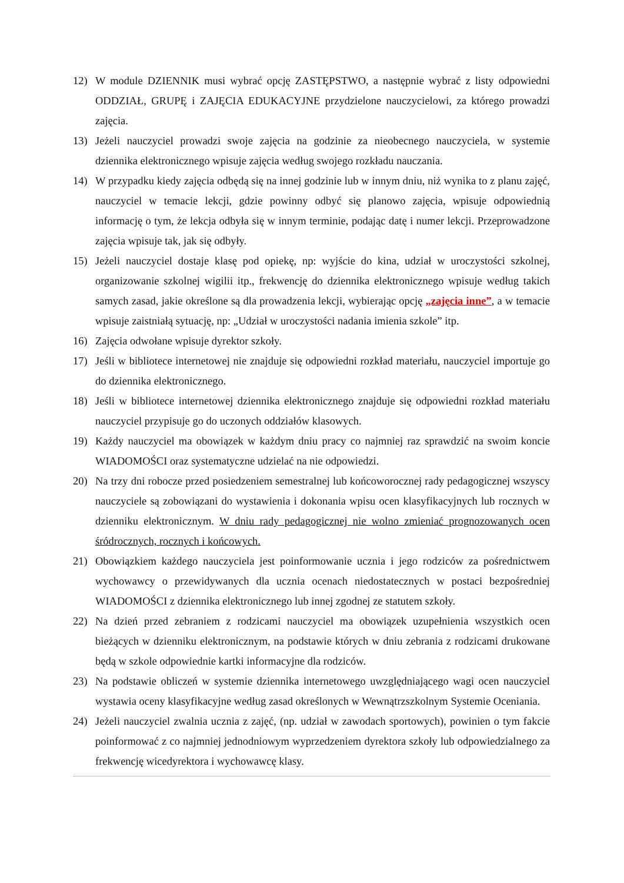12) W module DZIENNIK musi wybrać opcję ZASTĘPSTWO, a następnie wybrać z listy odpowiedni ODDZIAŁ, GRUPĘ i ZAJĘCIA EDUKACYJNE przydzielone nauczycielowi, za którego prowadzi zajęcia.
13) Jeżeli nauczyciel prowadzi swoje zajęcia na godzinie za nieobecnego nauczyciela, w systemie dziennika elektronicznego wpisuje zajęcia według swojego rozkładu nauczania.
14) W przypadku kiedy zajęcia odbędą się na innej godzinie lub w innym dniu, niż wynika to z planu zajęć, nauczyciel w temacie lekcji, gdzie powinny odbyć się planowo zajęcia, wpisuje odpowiednią informację o tym, że lekcja odbyła się w innym terminie, podając datę i numer lekcji. Przeprowadzone zajęcia wpisuje tak, jak się odbyły.
15) Jeżeli nauczyciel dostaje klasę pod opiekę, np: wyjście do kina, udział w uroczystości szkolnej, organizowanie szkolnej wigilii itp., frekwencję do dziennika elektronicznego wpisuje według takich samych zasad, jakie określone są dla prowadzenia lekcji, wybierając opcję „zajęcia inne”, a w temacie wpisuje zaistniałą sytuację, np: „Udział w uroczystości nadania imienia szkole” itp.
16) Zajęcia odwołane wpisuje dyrektor szkoły.
17) Jeśli w bibliotece internetowej nie znajduje się odpowiedni rozkład materiału, nauczyciel importuje go do dziennika elektronicznego.
18) Jeśli w bibliotece internetowej dziennika elektronicznego znajduje się odpowiedni rozkład materiału nauczyciel przypisuje go do uczonych oddziałów klasowych.
19) Każdy nauczyciel ma obowiązek w każdym dniu pracy co najmniej raz sprawdzić na swoim koncie WIADOMOŚCI oraz systematyczne udzielać na nie odpowiedzi.
20) Na trzy dni robocze przed posiedzeniem semestralnej lub końcoworocznej rady pedagogicznej wszyscy nauczyciele są zobowiązani do wystawienia i dokonania wpisu ocen klasyfikacyjnych lub rocznych w dzienniku elektronicznym. W dniu rady pedagogicznej nie wolno zmieniać prognozowanych ocen śródrocznych, rocznych i końcowych.
21) Obowiązkiem każdego nauczyciela jest poinformowanie ucznia i jego rodziców za pośrednictwem wychowawcy o przewidywanych dla ucznia ocenach niedostatecznych w postaci bezpośredniej WIADOMOŚCI z dziennika elektronicznego lub innej zgodnej ze statutem szkoły.
22) Na dzień przed zebraniem z rodzicami nauczyciel ma obowiązek uzupełnienia wszystkich ocen bieżących w dzienniku elektronicznym, na podstawie których w dniu zebrania z rodzicami drukowane będą w szkole odpowiednie kartki informacyjne dla rodziców.
23) Na podstawie obliczeń w systemie dziennika internetowego uwzględniającego wagi ocen nauczyciel wystawia oceny klasyfikacyjne według zasad określonych w Wewnątrzszkolnym Systemie Oceniania.
24) Jeżeli nauczyciel zwalnia ucznia z zajęć, (np. udział w zawodach sportowych), powinien o tym fakcie poinformować z co najmniej jednodniowym wyprzedzeniem dyrektora szkoły lub odpowiedzialnego za frekwencję wicedyrektora i wychowawcę klasy.